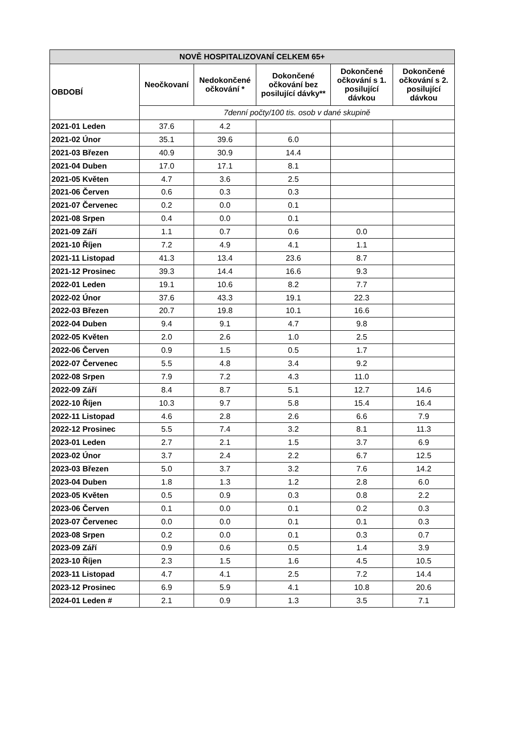| NOVĚ HOSPITALIZOVANÍ CELKEM 65+ | | | | | |
| --- | --- | --- | --- | --- | --- |
| OBDOBÍ | Neočkovaní | Nedokončené očkování * | Dokončené očkování bez posilující dávky** | Dokončené očkování s 1. posilující dávkou | Dokončené očkování s 2. posilující dávkou |
| | 7denní počty/100 tis. osob v dané skupině | | | | |
| 2021-01 Leden | 37.6 | 4.2 | | | |
| 2021-02 Únor | 35.1 | 39.6 | 6.0 | | |
| 2021-03 Březen | 40.9 | 30.9 | 14.4 | | |
| 2021-04 Duben | 17.0 | 17.1 | 8.1 | | |
| 2021-05 Květen | 4.7 | 3.6 | 2.5 | | |
| 2021-06 Červen | 0.6 | 0.3 | 0.3 | | |
| 2021-07 Červenec | 0.2 | 0.0 | 0.1 | | |
| 2021-08 Srpen | 0.4 | 0.0 | 0.1 | | |
| 2021-09 Září | 1.1 | 0.7 | 0.6 | 0.0 | |
| 2021-10 Říjen | 7.2 | 4.9 | 4.1 | 1.1 | |
| 2021-11 Listopad | 41.3 | 13.4 | 23.6 | 8.7 | |
| 2021-12 Prosinec | 39.3 | 14.4 | 16.6 | 9.3 | |
| 2022-01 Leden | 19.1 | 10.6 | 8.2 | 7.7 | |
| 2022-02 Únor | 37.6 | 43.3 | 19.1 | 22.3 | |
| 2022-03 Březen | 20.7 | 19.8 | 10.1 | 16.6 | |
| 2022-04 Duben | 9.4 | 9.1 | 4.7 | 9.8 | |
| 2022-05 Květen | 2.0 | 2.6 | 1.0 | 2.5 | |
| 2022-06 Červen | 0.9 | 1.5 | 0.5 | 1.7 | |
| 2022-07 Červenec | 5.5 | 4.8 | 3.4 | 9.2 | |
| 2022-08 Srpen | 7.9 | 7.2 | 4.3 | 11.0 | |
| 2022-09 Září | 8.4 | 8.7 | 5.1 | 12.7 | 14.6 |
| 2022-10 Říjen | 10.3 | 9.7 | 5.8 | 15.4 | 16.4 |
| 2022-11 Listopad | 4.6 | 2.8 | 2.6 | 6.6 | 7.9 |
| 2022-12 Prosinec | 5.5 | 7.4 | 3.2 | 8.1 | 11.3 |
| 2023-01 Leden | 2.7 | 2.1 | 1.5 | 3.7 | 6.9 |
| 2023-02 Únor | 3.7 | 2.4 | 2.2 | 6.7 | 12.5 |
| 2023-03 Březen | 5.0 | 3.7 | 3.2 | 7.6 | 14.2 |
| 2023-04 Duben | 1.8 | 1.3 | 1.2 | 2.8 | 6.0 |
| 2023-05 Květen | 0.5 | 0.9 | 0.3 | 0.8 | 2.2 |
| 2023-06 Červen | 0.1 | 0.0 | 0.1 | 0.2 | 0.3 |
| 2023-07 Červenec | 0.0 | 0.0 | 0.1 | 0.1 | 0.3 |
| 2023-08 Srpen | 0.2 | 0.0 | 0.1 | 0.3 | 0.7 |
| 2023-09 Září | 0.9 | 0.6 | 0.5 | 1.4 | 3.9 |
| 2023-10 Říjen | 2.3 | 1.5 | 1.6 | 4.5 | 10.5 |
| 2023-11 Listopad | 4.7 | 4.1 | 2.5 | 7.2 | 14.4 |
| 2023-12 Prosinec | 6.9 | 5.9 | 4.1 | 10.8 | 20.6 |
| 2024-01 Leden # | 2.1 | 0.9 | 1.3 | 3.5 | 7.1 |